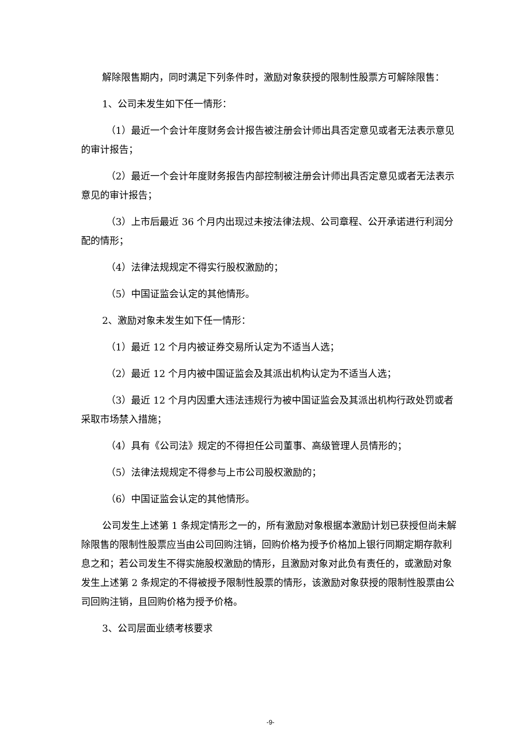解除限售期内，同时满足下列条件时，激励对象获授的限制性股票方可解除限售：
1、公司未发生如下任一情形：
（1）最近一个会计年度财务会计报告被注册会计师出具否定意见或者无法表示意见的审计报告；
（2）最近一个会计年度财务报告内部控制被注册会计师出具否定意见或者无法表示意见的审计报告；
（3）上市后最近 36 个月内出现过未按法律法规、公司章程、公开承诺进行利润分配的情形；
（4）法律法规规定不得实行股权激励的；
（5）中国证监会认定的其他情形。
2、激励对象未发生如下任一情形：
（1）最近 12 个月内被证券交易所认定为不适当人选；
（2）最近 12 个月内被中国证监会及其派出机构认定为不适当人选；
（3）最近 12 个月内因重大违法违规行为被中国证监会及其派出机构行政处罚或者采取市场禁入措施；
（4）具有《公司法》规定的不得担任公司董事、高级管理人员情形的；
（5）法律法规规定不得参与上市公司股权激励的；
（6）中国证监会认定的其他情形。
公司发生上述第 1 条规定情形之一的，所有激励对象根据本激励计划已获授但尚未解除限售的限制性股票应当由公司回购注销，回购价格为授予价格加上银行同期定期存款利息之和；若公司发生不得实施股权激励的情形，且激励对象对此负有责任的，或激励对象发生上述第 2 条规定的不得被授予限制性股票的情形，该激励对象获授的限制性股票由公司回购注销，且回购价格为授予价格。
3、公司层面业绩考核要求
-9-